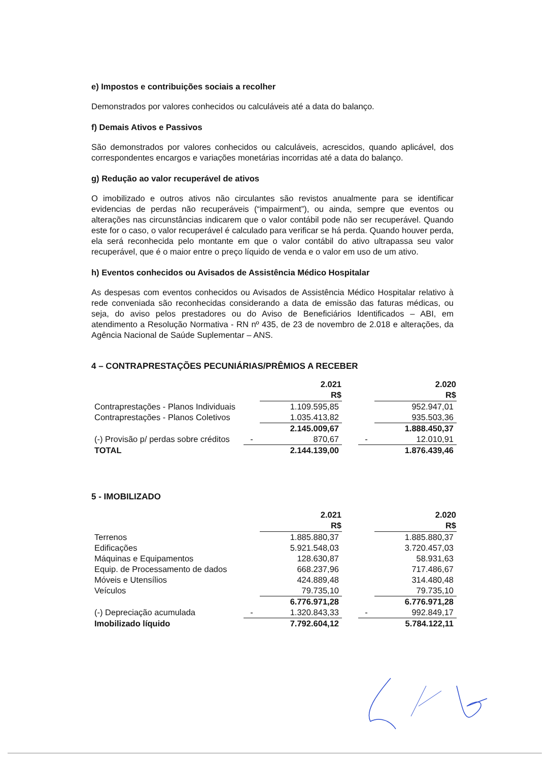e) Impostos e contribuições sociais a recolher
Demonstrados por valores conhecidos ou calculáveis até a data do balanço.
f) Demais Ativos e Passivos
São demonstrados por valores conhecidos ou calculáveis, acrescidos, quando aplicável, dos correspondentes encargos e variações monetárias incorridas até a data do balanço.
g) Redução ao valor recuperável de ativos
O imobilizado e outros ativos não circulantes são revistos anualmente para se identificar evidencias de perdas não recuperáveis (“impairment”), ou ainda, sempre que eventos ou alterações nas circunstâncias indicarem que o valor contábil pode não ser recuperável. Quando este for o caso, o valor recuperável é calculado para verificar se há perda. Quando houver perda, ela será reconhecida pelo montante em que o valor contábil do ativo ultrapassa seu valor recuperável, que é o maior entre o preço líquido de venda e o valor em uso de um ativo.
h) Eventos conhecidos ou Avisados de Assistência Médico Hospitalar
As despesas com eventos conhecidos ou Avisados de Assistência Médico Hospitalar relativo à rede conveniada são reconhecidas considerando a data de emissão das faturas médicas, ou seja, do aviso pelos prestadores ou do Aviso de Beneficiários Identificados – ABI, em atendimento a Resolução Normativa - RN nº 435, de 23 de novembro de 2.018 e alterações, da Agência Nacional de Saúde Suplementar – ANS.
4 – CONTRAPRESTAÇÕES PECUNIÁRIAS/PRÊMIOS A RECEBER
| | | 2.021 R$ | | | 2.020 R$ |
| --- | --- | --- | --- | --- | --- |
| Contraprestações - Planos Individuais | | 1.109.595,85 | | | 952.947,01 |
| Contraprestações - Planos Coletivos | | 1.035.413,82 | | | 935.503,36 |
| | | 2.145.009,67 | | | 1.888.450,37 |
| (-) Provisão p/ perdas sobre créditos | - | 870,67 | | - | 12.010,91 |
| TOTAL | | 2.144.139,00 | | | 1.876.439,46 |
5 - IMOBILIZADO
| | | 2.021 R$ | | | 2.020 R$ |
| --- | --- | --- | --- | --- | --- |
| Terrenos | | 1.885.880,37 | | | 1.885.880,37 |
| Edificações | | 5.921.548,03 | | | 3.720.457,03 |
| Máquinas e Equipamentos | | 128.630,87 | | | 58.931,63 |
| Equip. de Processamento de dados | | 668.237,96 | | | 717.486,67 |
| Móveis e Utensílios | | 424.889,48 | | | 314.480,48 |
| Veículos | | 79.735,10 | | | 79.735,10 |
| | | 6.776.971,28 | | | 6.776.971,28 |
| (-) Depreciação acumulada | - | 1.320.843,33 | | - | 992.849,17 |
| Imobilizado líquido | | 7.792.604,12 | | | 5.784.122,11 |